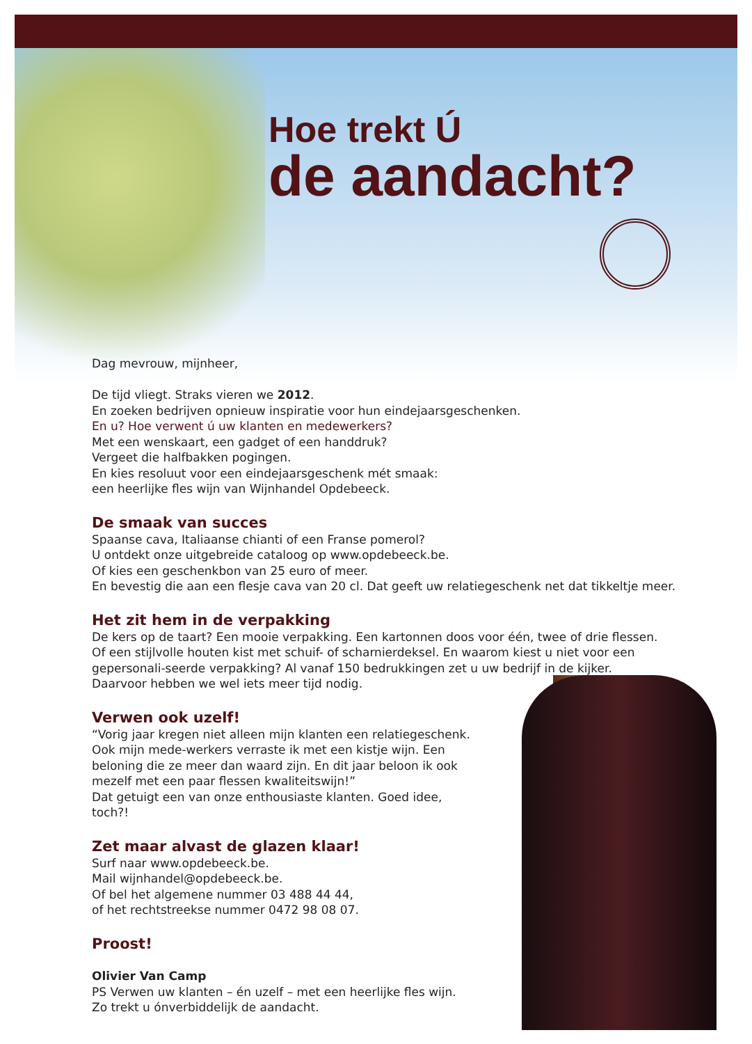Hoe trekt Ú
de aandacht?
Dag mevrouw, mijnheer,
De tijd vliegt. Straks vieren we 2012.
En zoeken bedrijven opnieuw inspiratie voor hun eindejaarsgeschenken.
En u? Hoe verwent ú uw klanten en medewerkers?
Met een wenskaart, een gadget of een handdruk?
Vergeet die halfbakken pogingen.
En kies resoluut voor een eindejaarsgeschenk mét smaak:
een heerlijke fles wijn van Wijnhandel Opdebeeck.
De smaak van succes
Spaanse cava, Italiaanse chianti of een Franse pomerol?
U ontdekt onze uitgebreide cataloog op www.opdebeeck.be.
Of kies een geschenkbon van 25 euro of meer.
En bevestig die aan een flesje cava van 20 cl. Dat geeft uw relatiegeschenk net dat tikkeltje meer.
Het zit hem in de verpakking
De kers op de taart? Een mooie verpakking. Een kartonnen doos voor één, twee of drie flessen. Of een stijlvolle houten kist met schuif- of scharnierdeksel. En waarom kiest u niet voor een gepersonali-seerde verpakking? Al vanaf 150 bedrukkingen zet u uw bedrijf in de kijker.
Daarvoor hebben we wel iets meer tijd nodig.
Verwen ook uzelf!
“Vorig jaar kregen niet alleen mijn klanten een relatiegeschenk. Ook mijn mede-werkers verraste ik met een kistje wijn. Een beloning die ze meer dan waard zijn. En dit jaar beloon ik ook mezelf met een paar flessen kwaliteitswijn!”
Dat getuigt een van onze enthousiaste klanten. Goed idee, toch?!
Zet maar alvast de glazen klaar!
Surf naar www.opdebeeck.be.
Mail wijnhandel@opdebeeck.be.
Of bel het algemene nummer 03 488 44 44,
of het rechtstreekse nummer 0472 98 08 07.
Proost!
Olivier Van Camp
PS Verwen uw klanten – én uzelf – met een heerlijke fles wijn.
Zo trekt u ónverbiddelijk de aandacht.